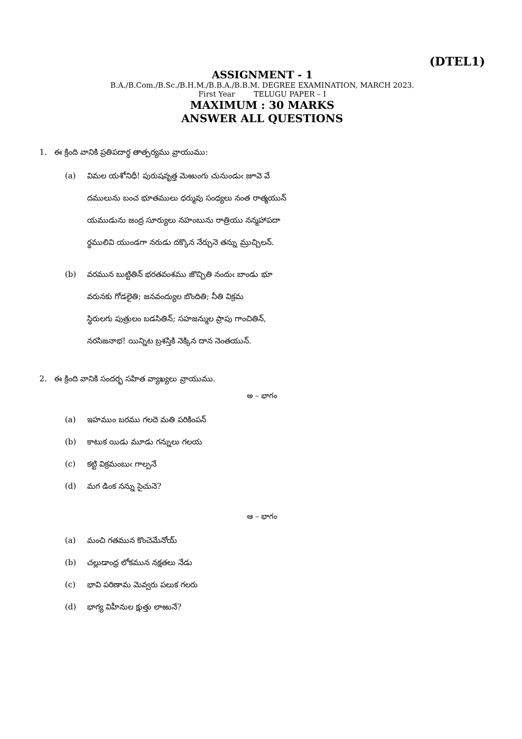(DTEL1)
ASSIGNMENT - 1
B.A./B.Com./B.Sc./B.H.M./B.B.A./B.B.M. DEGREE EXAMINATION, MARCH 2023.
First Year TELUGU PAPER – I
MAXIMUM : 30 MARKS
ANSWER ALL QUESTIONS
1. ఈ క్రింది వానికి ప్రతిపదార్థ తాత్పర్యము వ్రాయుము:
(a) విమల యశోనిధీ! పురుషవృత్త మెఱుంగు చునుండుఁ జూవె వే
దములును బంచ భూతములు ధర్మువు సంధ్యలు నంత రాత్మయున్
యముడును జంద్ర సూర్యులు నహంబును రాత్రియు నన్మహాపదా
ర్థములివి యుండగా నరుడు దక్కొన నేర్చునె తన్ను మ్రుచ్చిలన్.
(b) వరమున బుట్టితిన్ భరతవంశము జొచ్చితి నందుఁ బాండు భూ
వరునకు గోడలైతి; జనవంద్యుల బొందితి; నీతి విక్రమ
స్థిరులగు పుత్రులం బడసితిన్; సహజన్ముల ప్రాపు గాంచితిన్,
నరసిజనాభ! యిన్నిట బ్రశస్తికి నెక్కిన దాన నెంతయున్.
2. ఈ క్రింది వానికి సందర్భ సహిత వ్యాఖ్యలు వ్రాయుము.
అ – భాగం
(a) ఇహముం బరము గలదె మతి పరికింపన్
(b) కాటుక యిడు మూడు గన్నులు గలయ
(c) కట్టి విక్రమంబుఁ గాల్పనే
(d) మగ డింక నన్ను సైచునె?
ఆ – భాగం
(a) మంచి గతమున కొంచెమేనోయ్
(b) చల్లుడాంధ్ర లోకమున నక్షతలు నేడు
(c) భావి పరిణామ మెవ్వరు పలుక గలరు
(d) భాగ్య విహీనుల క్షుత్తు లాఱునే?